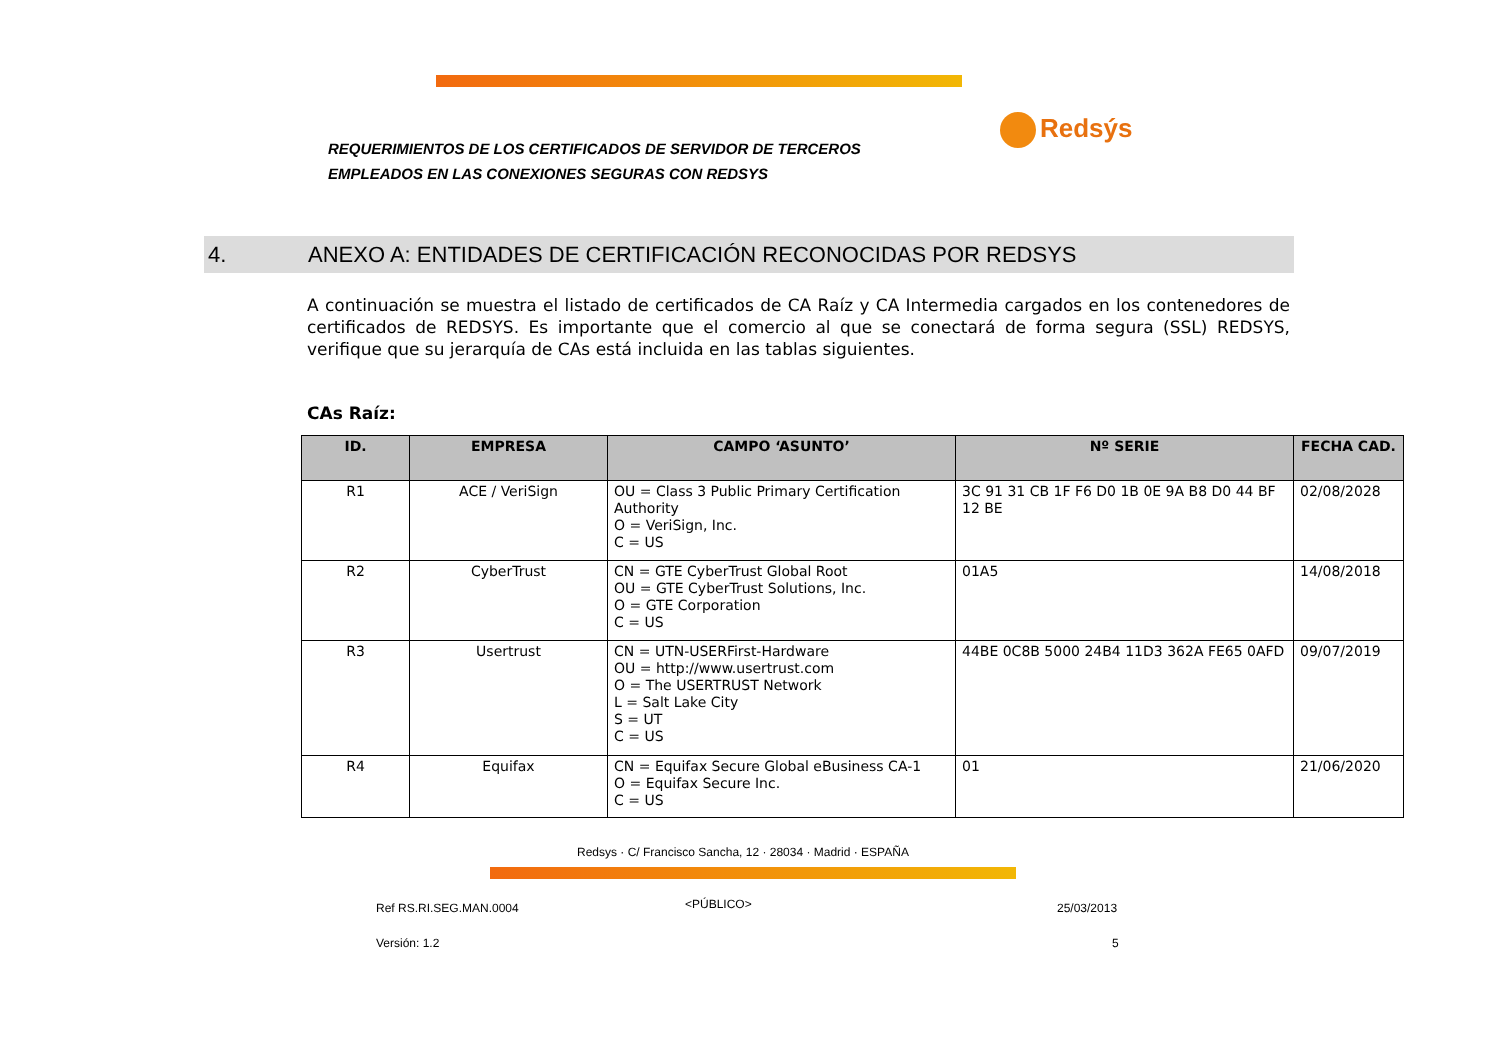REQUERIMIENTOS DE LOS CERTIFICADOS DE SERVIDOR DE TERCEROS
EMPLEADOS EN LAS CONEXIONES SEGURAS CON REDSYS
Redsýs
4. ANEXO A: ENTIDADES DE CERTIFICACIÓN RECONOCIDAS POR REDSYS
A continuación se muestra el listado de certificados de CA Raíz y CA Intermedia cargados en los contenedores de certificados de REDSYS. Es importante que el comercio al que se conectará de forma segura (SSL) REDSYS, verifique que su jerarquía de CAs está incluida en las tablas siguientes.
CAs Raíz:
| ID. | EMPRESA | CAMPO ‘ASUNTO’ | Nº SERIE | FECHA CAD. |
| --- | --- | --- | --- | --- |
| R1 | ACE / VeriSign | OU = Class 3 Public Primary Certification Authority O = VeriSign, Inc. C = US | 3C 91 31 CB 1F F6 D0 1B 0E 9A B8 D0 44 BF 12 BE | 02/08/2028 |
| R2 | CyberTrust | CN = GTE CyberTrust Global Root OU = GTE CyberTrust Solutions, Inc. O = GTE Corporation C = US | 01A5 | 14/08/2018 |
| R3 | Usertrust | CN = UTN-USERFirst-Hardware OU = http://www.usertrust.com O = The USERTRUST Network L = Salt Lake City S = UT C = US | 44BE 0C8B 5000 24B4 11D3 362A FE65 0AFD | 09/07/2019 |
| R4 | Equifax | CN = Equifax Secure Global eBusiness CA-1 O = Equifax Secure Inc. C = US | 01 | 21/06/2020 |
Redsys · C/ Francisco Sancha, 12 · 28034 · Madrid · ESPAÑA
Ref RS.RI.SEG.MAN.0004 <PÚBLICO> 25/03/2013
Versión: 1.2 5